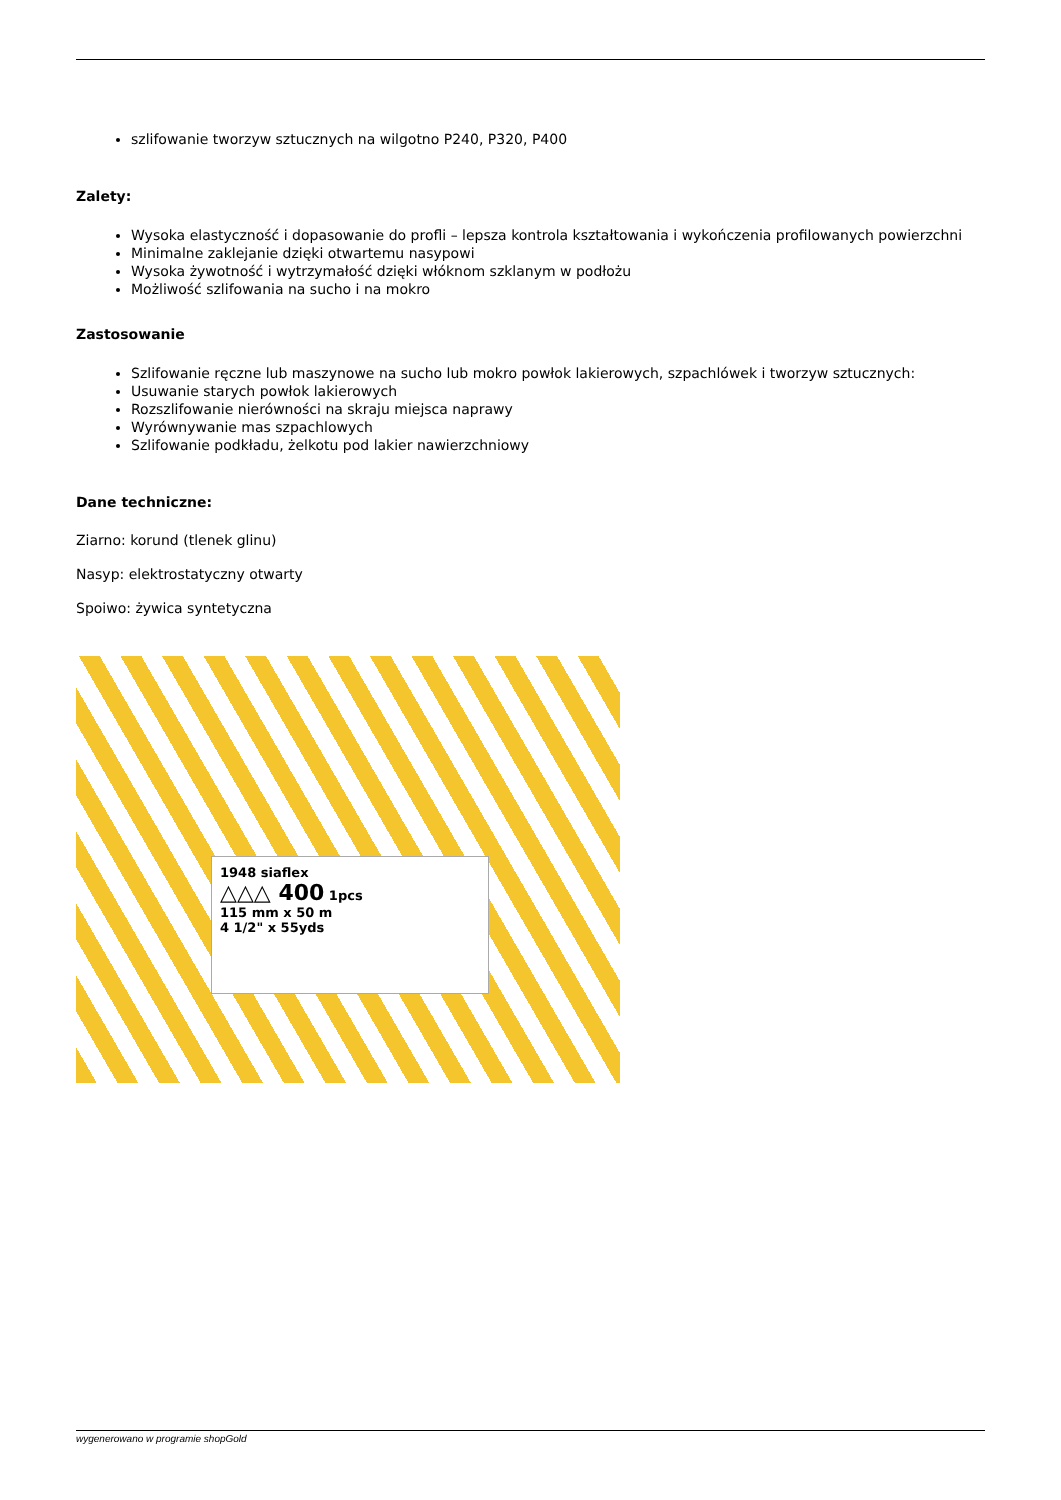szlifowanie tworzyw sztucznych na wilgotno P240, P320, P400
Zalety:
Wysoka elastyczność i dopasowanie do profli – lepsza kontrola kształtowania i wykończenia profilowanych powierzchni
Minimalne zaklejanie dzięki otwartemu nasypowi
Wysoka żywotność i wytrzymałość dzięki włóknom szklanym w podłożu
Możliwość szlifowania na sucho i na mokro
Zastosowanie
Szlifowanie ręczne lub maszynowe na sucho lub mokro powłok lakierowych, szpachlówek i tworzyw sztucznych:
Usuwanie starych powłok lakierowych
Rozszlifowanie nierówności na skraju miejsca naprawy
Wyrównywanie mas szpachlowych
Szlifowanie podkładu, żelkotu pod lakier nawierzchniowy
Dane techniczne:
Ziarno: korund (tlenek glinu)
Nasyp: elektrostatyczny otwarty
Spoiwo: żywica syntetyczna
1948 siaflex
△△△ 400 1pcs
115 mm x 50 m
4 1/2" x 55yds
wygenerowano w programie shopGold